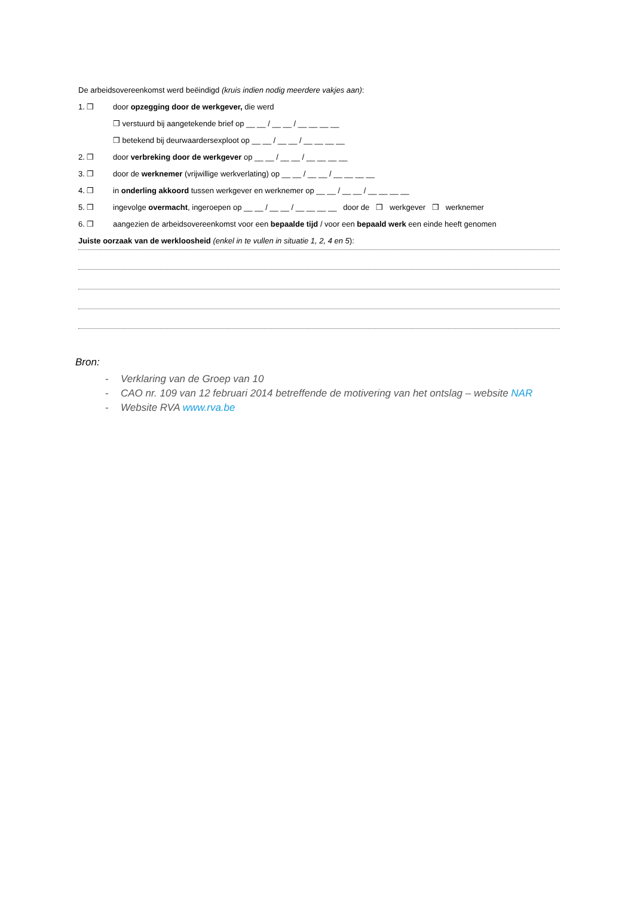De arbeidsovereenkomst werd beëindigd (kruis indien nodig meerdere vakjes aan):
1. ❒ door opzegging door de werkgever, die werd
❒ verstuurd bij aangetekende brief op __ __ / __ __ / __ __ __ __
❒ betekend bij deurwaardersexploot op __ __ / __ __ / __ __ __ __
2. ❒ door verbreking door de werkgever op __ __ / __ __ / __ __ __ __
3. ❒ door de werknemer (vrijwillige werkverlating) op __ __ / __ __ / __ __ __ __
4. ❒ in onderling akkoord tussen werkgever en werknemer op __ __ / __ __ / __ __ __ __
5. ❒ ingevolge overmacht, ingeroepen op __ __ / __ __ / __ __ __ __ door de ❒ werkgever ❒ werknemer
6. ❒ aangezien de arbeidsovereenkomst voor een bepaalde tijd / voor een bepaald werk een einde heeft genomen
Juiste oorzaak van de werkloosheid (enkel in te vullen in situatie 1, 2, 4 en 5):
Bron:
- Verklaring van de Groep van 10
- CAO nr. 109 van 12 februari 2014 betreffende de motivering van het ontslag – website NAR
- Website RVA www.rva.be